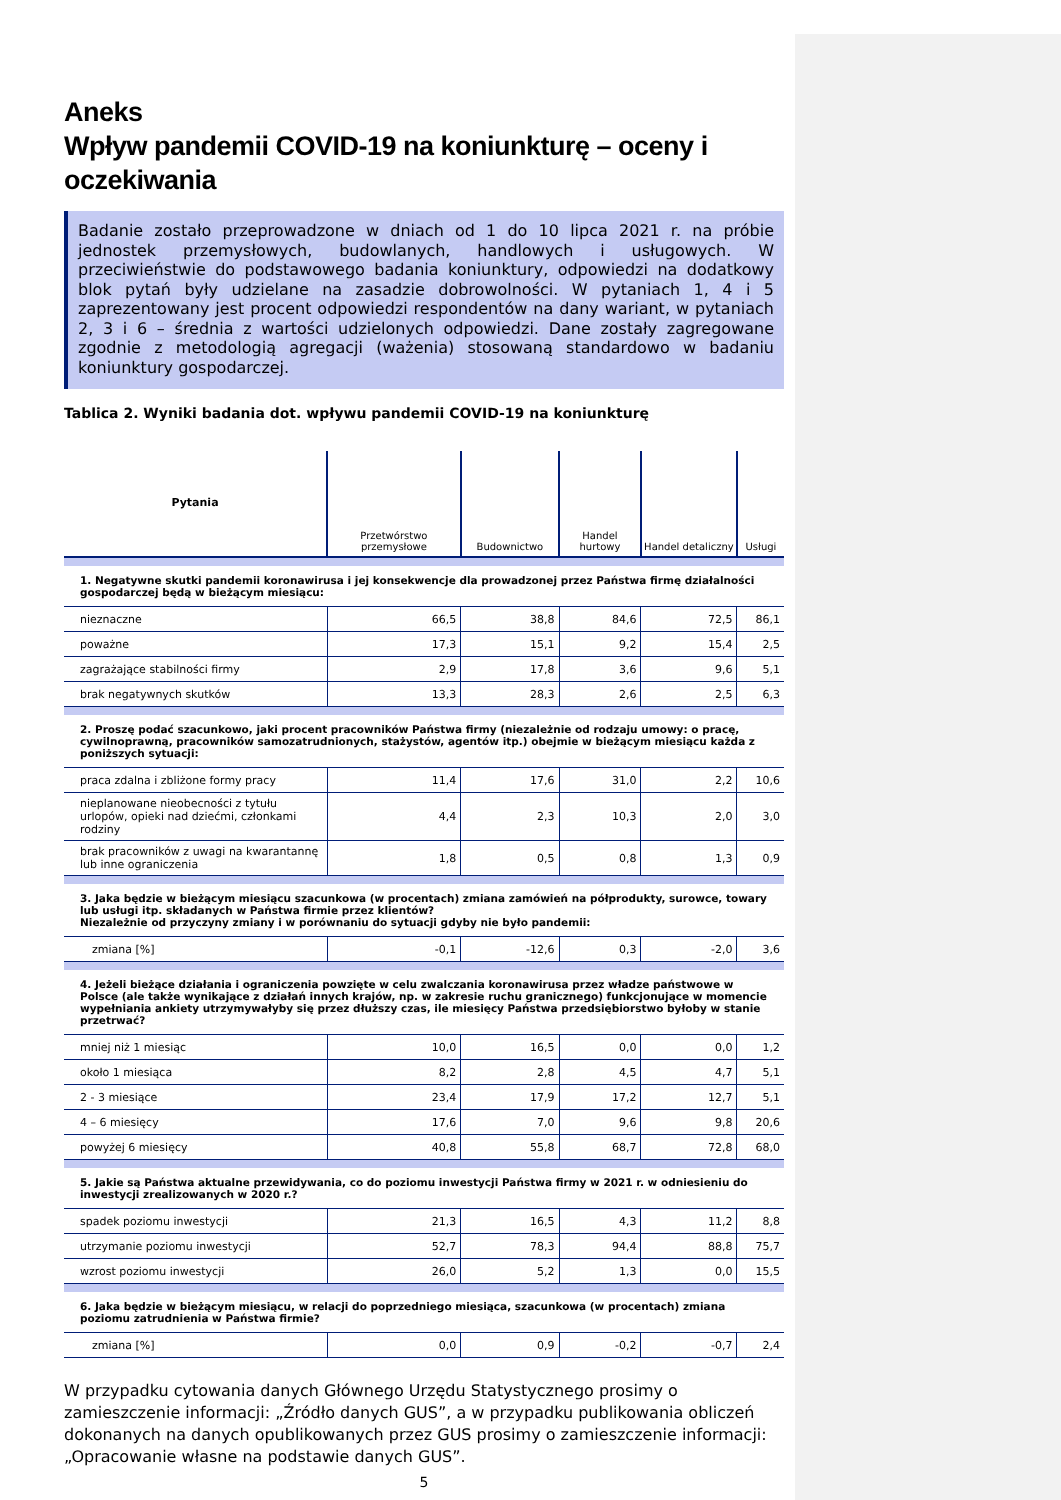Aneks
Wpływ pandemii COVID-19 na koniunkturę – oceny i oczekiwania
Badanie zostało przeprowadzone w dniach od 1 do 10 lipca 2021 r. na próbie jednostek przemysłowych, budowlanych, handlowych i usługowych. W przeciwieństwie do podstawowego badania koniunktury, odpowiedzi na dodatkowy blok pytań były udzielane na zasadzie dobrowolności. W pytaniach 1, 4 i 5 zaprezentowany jest procent odpowiedzi respondentów na dany wariant, w pytaniach 2, 3 i 6 – średnia z wartości udzielonych odpowiedzi. Dane zostały zagregowane zgodnie z metodologią agregacji (ważenia) stosowaną standardowo w badaniu koniunktury gospodarczej.
Tablica 2. Wyniki badania dot. wpływu pandemii COVID-19 na koniunkturę
| Pytania | Przetwórstwo przemysłowe | Budownictwo | Handel hurtowy | Handel detaliczny | Usługi |
| --- | --- | --- | --- | --- | --- |
| 1. Negatywne skutki pandemii koronawirusa i jej konsekwencje dla prowadzonej przez Państwa firmę działalności gospodarczej będą w bieżącym miesiącu: | | | | | |
| nieznaczne | 66,5 | 38,8 | 84,6 | 72,5 | 86,1 |
| poważne | 17,3 | 15,1 | 9,2 | 15,4 | 2,5 |
| zagrażające stabilności firmy | 2,9 | 17,8 | 3,6 | 9,6 | 5,1 |
| brak negatywnych skutków | 13,3 | 28,3 | 2,6 | 2,5 | 6,3 |
| 2. Proszę podać szacunkowo, jaki procent pracowników Państwa firmy (niezależnie od rodzaju umowy: o pracę, cywilnoprawną, pracowników samozatrudnionych, stażystów, agentów itp.) obejmie w bieżącym miesiącu każda z poniższych sytuacji: | | | | | |
| praca zdalna i zbliżone formy pracy | 11,4 | 17,6 | 31,0 | 2,2 | 10,6 |
| nieplanowane nieobecności z tytułu urlopów, opieki nad dziećmi, członkami rodziny | 4,4 | 2,3 | 10,3 | 2,0 | 3,0 |
| brak pracowników z uwagi na kwarantannę lub inne ograniczenia | 1,8 | 0,5 | 0,8 | 1,3 | 0,9 |
| 3. Jaka będzie w bieżącym miesiącu szacunkowa (w procentach) zmiana zamówień na półprodukty, surowce, towary lub usługi itp. składanych w Państwa firmie przez klientów? Niezależnie od przyczyny zmiany i w porównaniu do sytuacji gdyby nie było pandemii: | | | | | |
| zmiana [%] | -0,1 | -12,6 | 0,3 | -2,0 | 3,6 |
| 4. Jeżeli bieżące działania i ograniczenia powzięte w celu zwalczania koronawirusa przez władze państwowe w Polsce (ale także wynikające z działań innych krajów, np. w zakresie ruchu granicznego) funkcjonujące w momencie wypełniania ankiety utrzymywałyby się przez dłuższy czas, ile miesięcy Państwa przedsiębiorstwo byłoby w stanie przetrwać? | | | | | |
| mniej niż 1 miesiąc | 10,0 | 16,5 | 0,0 | 0,0 | 1,2 |
| około 1 miesiąca | 8,2 | 2,8 | 4,5 | 4,7 | 5,1 |
| 2 - 3 miesiące | 23,4 | 17,9 | 17,2 | 12,7 | 5,1 |
| 4 – 6 miesięcy | 17,6 | 7,0 | 9,6 | 9,8 | 20,6 |
| powyżej 6 miesięcy | 40,8 | 55,8 | 68,7 | 72,8 | 68,0 |
| 5. Jakie są Państwa aktualne przewidywania, co do poziomu inwestycji Państwa firmy w 2021 r. w odniesieniu do inwestycji zrealizowanych w 2020 r.? | | | | | |
| spadek poziomu inwestycji | 21,3 | 16,5 | 4,3 | 11,2 | 8,8 |
| utrzymanie poziomu inwestycji | 52,7 | 78,3 | 94,4 | 88,8 | 75,7 |
| wzrost poziomu inwestycji | 26,0 | 5,2 | 1,3 | 0,0 | 15,5 |
| 6. Jaka będzie w bieżącym miesiącu, w relacji do poprzedniego miesiąca, szacunkowa (w procentach) zmiana poziomu zatrudnienia w Państwa firmie? | | | | | |
| zmiana [%] | 0,0 | 0,9 | -0,2 | -0,7 | 2,4 |
W przypadku cytowania danych Głównego Urzędu Statystycznego prosimy o zamieszczenie informacji: „Źródło danych GUS”, a w przypadku publikowania obliczeń dokonanych na danych opublikowanych przez GUS prosimy o zamieszczenie informacji: „Opracowanie własne na podstawie danych GUS”.
5